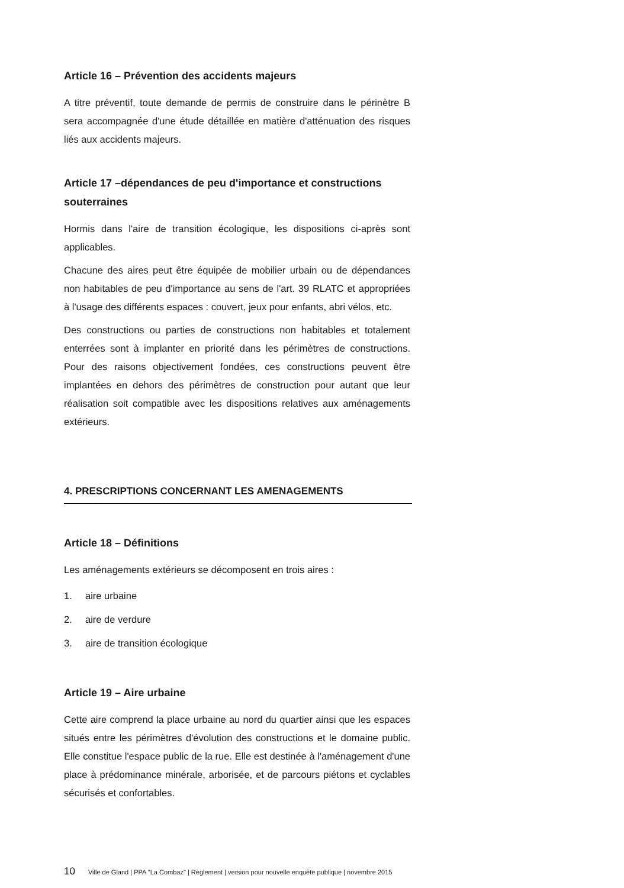Article 16 – Prévention des accidents majeurs
A titre préventif, toute demande de permis de construire dans le périnètre B sera accompagnée d'une étude détaillée en matière d'atténuation des risques liés aux accidents majeurs.
Article 17 –dépendances de peu d'importance et constructions souterraines
Hormis dans l'aire de transition écologique, les dispositions ci-après sont applicables.
Chacune des aires peut être équipée de mobilier urbain ou de dépendances non habitables de peu d'importance au sens de l'art. 39 RLATC et appropriées à l'usage des différents espaces : couvert, jeux pour enfants, abri vélos, etc.
Des constructions ou parties de constructions non habitables et totalement enterrées sont à implanter en priorité dans les périmètres de constructions. Pour des raisons objectivement fondées, ces constructions peuvent être implantées en dehors des périmètres de construction pour autant que leur réalisation soit compatible avec les dispositions relatives aux aménagements extérieurs.
4. PRESCRIPTIONS CONCERNANT LES AMENAGEMENTS
Article 18 – Définitions
Les aménagements extérieurs se décomposent en trois aires :
1. aire urbaine
2. aire de verdure
3. aire de transition écologique
Article 19 – Aire urbaine
Cette aire comprend la place urbaine au nord du quartier ainsi que les espaces situés entre les périmètres d'évolution des constructions et le domaine public. Elle constitue l'espace public de la rue. Elle est destinée à l'aménagement d'une place à prédominance minérale, arborisée, et de parcours piétons et cyclables sécurisés et confortables.
10 Ville de Gland | PPA "La Combaz" | Règlement | version pour nouvelle enquête publique | novembre 2015